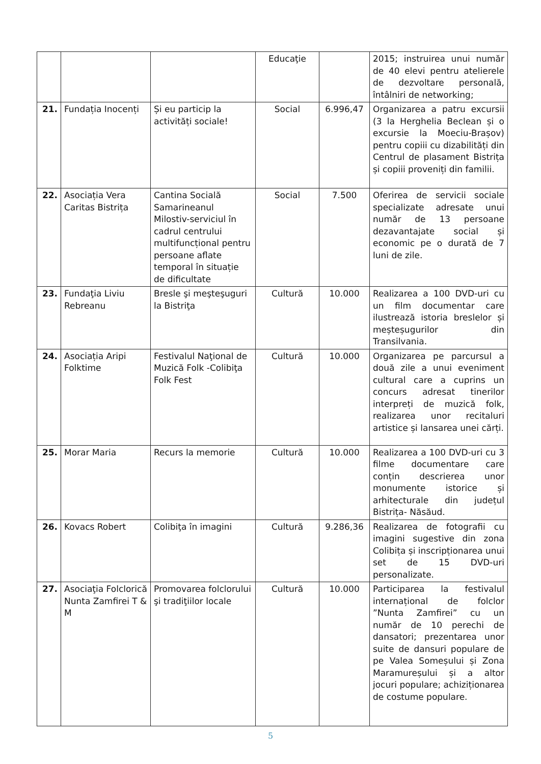| | | | Educaţie | | 2015; instruirea unui număr de 40 elevi pentru atelierele de dezvoltare personală, întâlniri de networking; |
| 21. | Fundația Inocenți | Și eu particip la activități sociale! | Social | 6.996,47 | Organizarea a patru excursii (3 la Herghelia Beclean și o excursie la Moeciu-Brașov) pentru copiii cu dizabilități din Centrul de plasament Bistrița și copiii proveniți din familii. |
| 22. | Asociația Vera Caritas Bistrița | Cantina Socială Samarineanul Milostiv-serviciul în cadrul centrului multifuncțional pentru persoane aflate temporal în situație de dificultate | Social | 7.500 | Oferirea de servicii sociale specializate adresate unui număr de 13 persoane dezavantajate social și economic pe o durată de 7 luni de zile. |
| 23. | Fundaţia Liviu Rebreanu | Bresle şi meşteşuguri la Bistriţa | Cultură | 10.000 | Realizarea a 100 DVD-uri cu un film documentar care ilustrează istoria breslelor și meșteșugurilor din Transilvania. |
| 24. | Asociația Aripi Folktime | Festivalul Naţional de Muzică Folk -Colibiţa Folk Fest | Cultură | 10.000 | Organizarea pe parcursul a două zile a unui eveniment cultural care a cuprins un concurs adresat tinerilor interpreți de muzică folk, realizarea unor recitaluri artistice și lansarea unei cărți. |
| 25. | Morar Maria | Recurs la memorie | Cultură | 10.000 | Realizarea a 100 DVD-uri cu 3 filme documentare care conțin descrierea unor monumente istorice și arhitecturale din județul Bistrița- Năsăud. |
| 26. | Kovacs Robert | Colibiţa în imagini | Cultură | 9.286,36 | Realizarea de fotografii cu imagini sugestive din zona Colibița și inscripționarea unui set de 15 DVD-uri personalizate. |
| 27. | Asociaţia Folclorică Nunta Zamfirei T & M | Promovarea folclorului şi tradiţiilor locale | Cultură | 10.000 | Participarea la festivalul internațional de folclor ”Nunta Zamfirei” cu un număr de 10 perechi de dansatori; prezentarea unor suite de dansuri populare de pe Valea Someșului și Zona Maramureșului și a altor jocuri populare; achiziționarea de costume populare. |
5